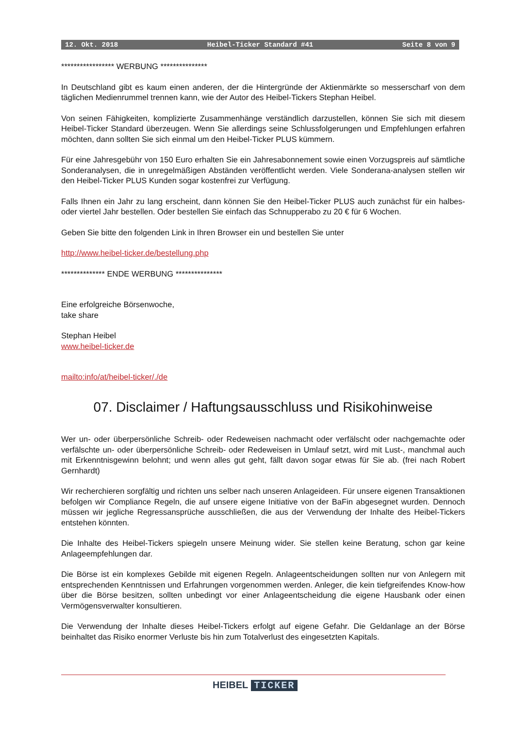12. Okt. 2018 Heibel-Ticker Standard #41 Seite 8 von 9
***************** WERBUNG ***************
In Deutschland gibt es kaum einen anderen, der die Hintergründe der Aktienmärkte so messerscharf von dem täglichen Medienrummel trennen kann, wie der Autor des Heibel-Tickers Stephan Heibel.
Von seinen Fähigkeiten, komplizierte Zusammenhänge verständlich darzustellen, können Sie sich mit diesem Heibel-Ticker Standard überzeugen. Wenn Sie allerdings seine Schlussfolgerungen und Empfehlungen erfahren möchten, dann sollten Sie sich einmal um den Heibel-Ticker PLUS kümmern.
Für eine Jahresgebühr von 150 Euro erhalten Sie ein Jahresabonnement sowie einen Vorzugspreis auf sämtliche Sonderanalysen, die in unregelmäßigen Abständen veröffentlicht werden. Viele Sonderana-analysen stellen wir den Heibel-Ticker PLUS Kunden sogar kostenfrei zur Verfügung.
Falls Ihnen ein Jahr zu lang erscheint, dann können Sie den Heibel-Ticker PLUS auch zunächst für ein halbes- oder viertel Jahr bestellen. Oder bestellen Sie einfach das Schnupperabo zu 20 € für 6 Wochen.
Geben Sie bitte den folgenden Link in Ihren Browser ein und bestellen Sie unter
http://www.heibel-ticker.de/bestellung.php
************** ENDE WERBUNG ***************
Eine erfolgreiche Börsenwoche,
take share
Stephan Heibel
www.heibel-ticker.de
mailto:info/at/heibel-ticker/./de
07. Disclaimer / Haftungsausschluss und Risikohinweise
Wer un- oder überpersönliche Schreib- oder Redeweisen nachmacht oder verfälscht oder nachgemachte oder verfälschte un- oder überpersönliche Schreib- oder Redeweisen in Umlauf setzt, wird mit Lust-, manchmal auch mit Erkenntnisgewinn belohnt; und wenn alles gut geht, fällt davon sogar etwas für Sie ab. (frei nach Robert Gernhardt)
Wir recherchieren sorgfältig und richten uns selber nach unseren Anlageideen. Für unsere eigenen Transaktionen befolgen wir Compliance Regeln, die auf unsere eigene Initiative von der BaFin abgesegnet wurden. Dennoch müssen wir jegliche Regressansprüche ausschließen, die aus der Verwendung der Inhalte des Heibel-Tickers entstehen könnten.
Die Inhalte des Heibel-Tickers spiegeln unsere Meinung wider. Sie stellen keine Beratung, schon gar keine Anlageempfehlungen dar.
Die Börse ist ein komplexes Gebilde mit eigenen Regeln. Anlageentscheidungen sollten nur von Anlegern mit entsprechenden Kenntnissen und Erfahrungen vorgenommen werden. Anleger, die kein tiefgreifendes Know-how über die Börse besitzen, sollten unbedingt vor einer Anlageentscheidung die eigene Hausbank oder einen Vermögensverwalter konsultieren.
Die Verwendung der Inhalte dieses Heibel-Tickers erfolgt auf eigene Gefahr. Die Geldanlage an der Börse beinhaltet das Risiko enormer Verluste bis hin zum Totalverlust des eingesetzten Kapitals.
HEIBEL TICKER